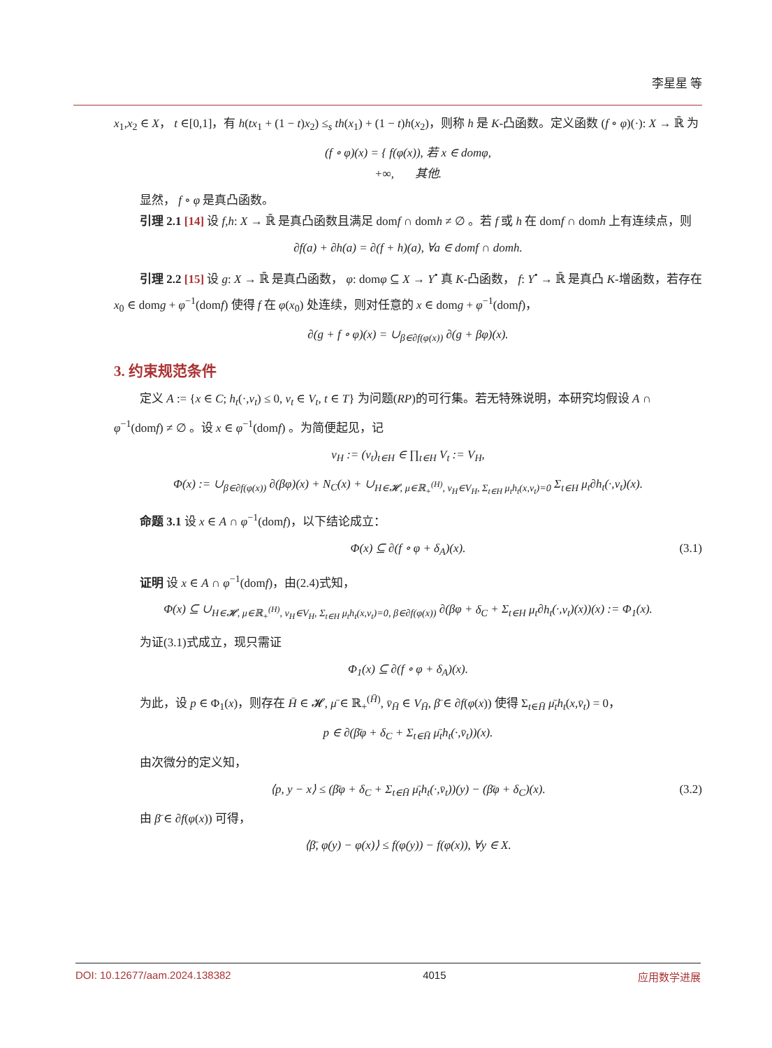李星星 等
x<sub>1</sub>,x<sub>2</sub> ∈ X， t ∈[0,1]，有 h(tx<sub>1</sub> + (1 − t)x<sub>2</sub>) ≤<sub>s</sub> th(x<sub>1</sub>) + (1 − t)h(x<sub>2</sub>)，则称 h 是 K-凸函数。定义函数 (f ∘ φ)(·): X → ℝ̄ 为
(f ∘ φ)(x) = { f(φ(x)), 若 x ∈ domφ,
+∞, 其他.
显然， f ∘ φ 是真凸函数。
引理 2.1 [14] 设 f,h: X → ℝ̄ 是真凸函数且满足 domf ∩ domh ≠ ∅ 。若 f 或 h 在 domf ∩ domh 上有连续点，则
∂f(a) + ∂h(a) = ∂(f + h)(a), ∀a ∈ domf ∩ domh.
引理 2.2 [15] 设 g: X → ℝ̄ 是真凸函数， φ: domφ ⊆ X → Y<sup>•</sup> 真 K-凸函数， f: Y<sup>•</sup> → ℝ̄ 是真凸 K-增函数，若存在 x<sub>0</sub> ∈ domg + φ<sup>−1</sup>(domf) 使得 f 在 φ(x<sub>0</sub>) 处连续，则对任意的 x ∈ domg + φ<sup>−1</sup>(domf)，
∂(g + f ∘ φ)(x) = ∪<sub>β∈∂f(φ(x))</sub> ∂(g + βφ)(x).
3. 约束规范条件
定义 A := {x ∈ C; h<sub>t</sub>(·,v<sub>t</sub>) ≤ 0, v<sub>t</sub> ∈ V<sub>t</sub>, t ∈ T} 为问题(RP)的可行集。若无特殊说明，本研究均假设 A ∩ φ<sup>−1</sup>(domf) ≠ ∅ 。设 x ∈ φ<sup>−1</sup>(domf) 。为简便起见，记
v<sub>H</sub> := (v<sub>t</sub>)<sub>t∈H</sub> ∈ ∏<sub>t∈H</sub> V<sub>t</sub> := V<sub>H</sub>,
Φ(x) := ∪<sub>β∈∂f(φ(x))</sub> ∂(βφ)(x) + N<sub>C</sub>(x) + ∪<sub>H∈𝓗, μ∈ℝ<sub>+</sub><sup>(H)</sup>, v<sub>H</sub>∈V<sub>H</sub>, Σ<sub>t∈H</sub> μ<sub>t</sub>h<sub>t</sub>(x,v<sub>t</sub>)=0</sub> Σ<sub>t∈H</sub> μ<sub>t</sub>∂h<sub>t</sub>(·,v<sub>t</sub>)(x).
命题 3.1 设 x ∈ A ∩ φ<sup>−1</sup>(domf)，以下结论成立：
Φ(x) ⊆ ∂(f ∘ φ + δ<sub>A</sub>)(x). (3.1)
证明 设 x ∈ A ∩ φ<sup>−1</sup>(domf)，由(2.4)式知，
Φ(x) ⊆ ∪<sub>H∈𝓗, μ∈ℝ<sub>+</sub><sup>(H)</sup>, v<sub>H</sub>∈V<sub>H</sub>, Σ<sub>t∈H</sub> μ<sub>t</sub>h<sub>t</sub>(x,v<sub>t</sub>)=0, β∈∂f(φ(x))</sub> ∂(βφ + δ<sub>C</sub> + Σ<sub>t∈H</sub> μ<sub>t</sub>∂h<sub>t</sub>(·,v<sub>t</sub>)(x))(x) := Φ<sub>1</sub>(x).
为证(3.1)式成立，现只需证
Φ<sub>1</sub>(x) ⊆ ∂(f ∘ φ + δ<sub>A</sub>)(x).
为此，设 p ∈ Φ<sub>1</sub>(x)，则存在 H̄ ∈ 𝓗, μ̄ ∈ ℝ<sub>+</sub><sup>(H̄)</sup>, v̄<sub>H̄</sub> ∈ V<sub>H̄</sub>, β̄ ∈ ∂f(φ(x)) 使得 Σ<sub>t∈H̄</sub> μ̄<sub>t</sub>h<sub>t</sub>(x,v̄<sub>t</sub>) = 0，
p ∈ ∂(β̄φ + δ<sub>C</sub> + Σ<sub>t∈H̄</sub> μ̄<sub>t</sub>h<sub>t</sub>(·,v̄<sub>t</sub>))(x).
由次微分的定义知，
⟨p, y − x⟩ ≤ (β̄φ + δ<sub>C</sub> + Σ<sub>t∈H̄</sub> μ̄<sub>t</sub>h<sub>t</sub>(·,v̄<sub>t</sub>))(y) − (β̄φ + δ<sub>C</sub>)(x). (3.2)
由 β̄ ∈ ∂f(φ(x)) 可得，
⟨β̄, φ(y) − φ(x)⟩ ≤ f(φ(y)) − f(φ(x)), ∀y ∈ X.
DOI: 10.12677/aam.2024.138382 4015 应用数学进展